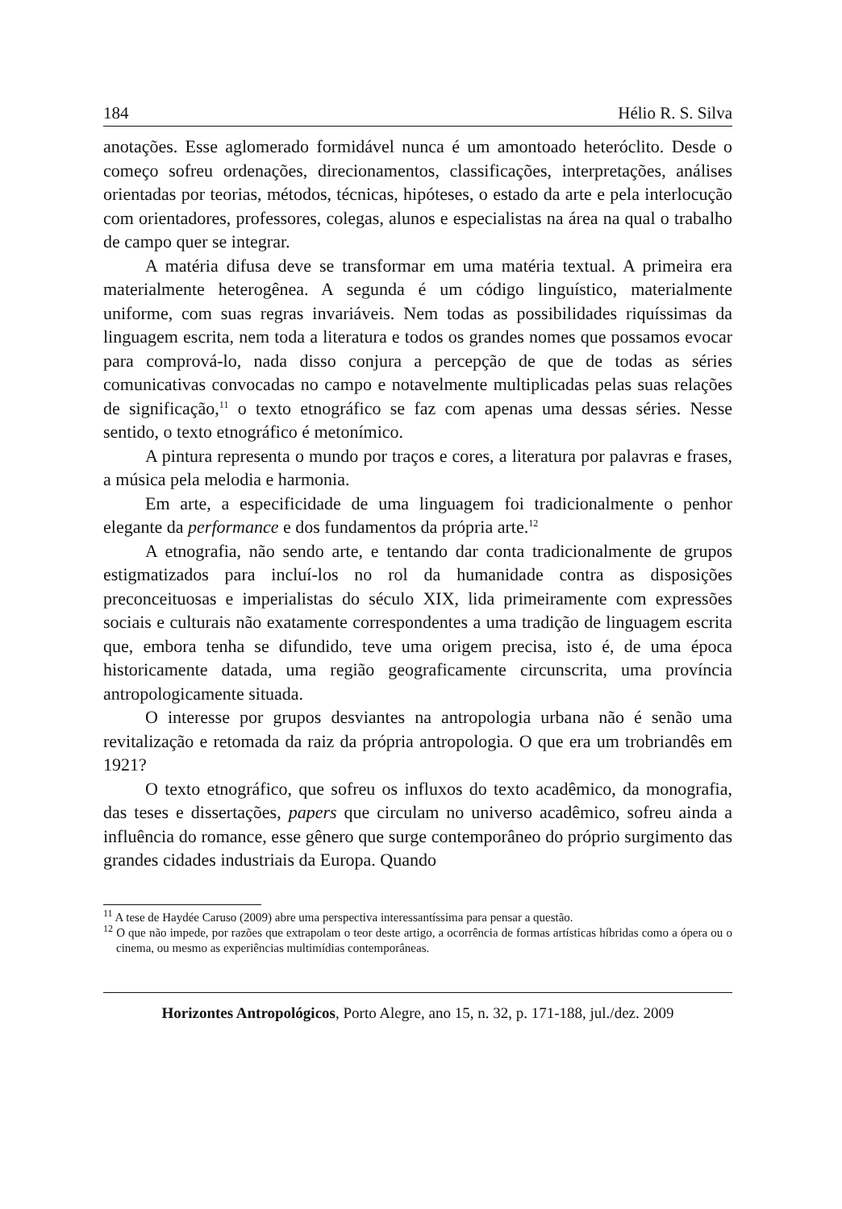184 Hélio R. S. Silva
anotações. Esse aglomerado formidável nunca é um amontoado heteróclito. Desde o começo sofreu ordenações, direcionamentos, classificações, interpretações, análises orientadas por teorias, métodos, técnicas, hipóteses, o estado da arte e pela interlocução com orientadores, professores, colegas, alunos e especialistas na área na qual o trabalho de campo quer se integrar.
A matéria difusa deve se transformar em uma matéria textual. A primeira era materialmente heterogênea. A segunda é um código linguístico, materialmente uniforme, com suas regras invariáveis. Nem todas as possibilidades riquíssimas da linguagem escrita, nem toda a literatura e todos os grandes nomes que possamos evocar para comprová-lo, nada disso conjura a percepção de que de todas as séries comunicativas convocadas no campo e notavelmente multiplicadas pelas suas relações de significação,<sup>11</sup> o texto etnográfico se faz com apenas uma dessas séries. Nesse sentido, o texto etnográfico é metonímico.
A pintura representa o mundo por traços e cores, a literatura por palavras e frases, a música pela melodia e harmonia.
Em arte, a especificidade de uma linguagem foi tradicionalmente o penhor elegante da performance e dos fundamentos da própria arte.<sup>12</sup>
A etnografia, não sendo arte, e tentando dar conta tradicionalmente de grupos estigmatizados para incluí-los no rol da humanidade contra as disposições preconceituosas e imperialistas do século XIX, lida primeiramente com expressões sociais e culturais não exatamente correspondentes a uma tradição de linguagem escrita que, embora tenha se difundido, teve uma origem precisa, isto é, de uma época historicamente datada, uma região geograficamente circunscrita, uma província antropologicamente situada.
O interesse por grupos desviantes na antropologia urbana não é senão uma revitalização e retomada da raiz da própria antropologia. O que era um trobriandês em 1921?
O texto etnográfico, que sofreu os influxos do texto acadêmico, da monografia, das teses e dissertações, papers que circulam no universo acadêmico, sofreu ainda a influência do romance, esse gênero que surge contemporâneo do próprio surgimento das grandes cidades industriais da Europa. Quando
<sup>11</sup> A tese de Haydée Caruso (2009) abre uma perspectiva interessantíssima para pensar a questão.
<sup>12</sup> O que não impede, por razões que extrapolam o teor deste artigo, a ocorrência de formas artísticas híbridas como a ópera ou o cinema, ou mesmo as experiências multimídias contemporâneas.
Horizontes Antropológicos, Porto Alegre, ano 15, n. 32, p. 171-188, jul./dez. 2009